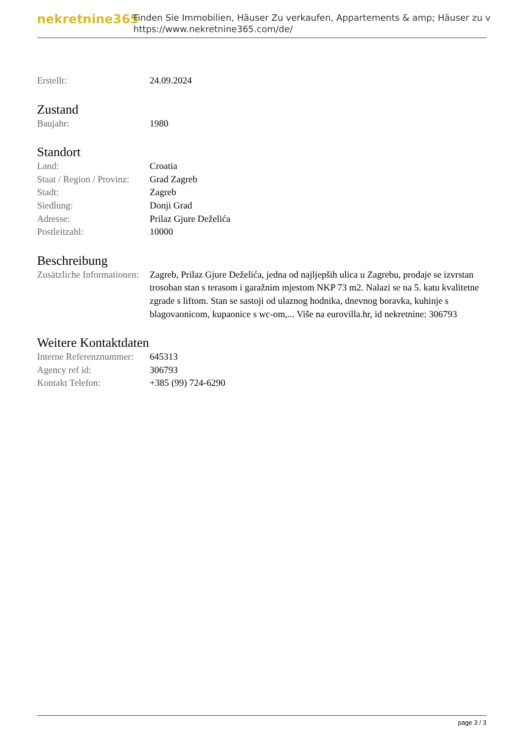nekretnine365
Finden Sie Immobilien, Häuser Zu verkaufen, Appartements & amp; Häuser zu v
https://www.nekretnine365.com/de/
| Erstellt: | 24.09.2024 |
Zustand
| Baujahr: | 1980 |
Standort
| Land: | Croatia |
| Staat / Region / Provinz: | Grad Zagreb |
| Stadt: | Zagreb |
| Siedlung: | Donji Grad |
| Adresse: | Prilaz Gjure Deželića |
| Postleitzahl: | 10000 |
Beschreibung
| Zusätzliche Informationen: | Zagreb, Prilaz Gjure Deželića, jedna od najljepših ulica u Zagrebu, prodaje se izvrstan trosoban stan s terasom i garažnim mjestom NKP 73 m2. Nalazi se na 5. katu kvalitetne zgrade s liftom. Stan se sastoji od ulaznog hodnika, dnevnog boravka, kuhinje s blagovaonicom, kupaonice s wc-om,... Više na eurovilla.hr, id nekretnine: 306793 |
Weitere Kontaktdaten
| Interne Referenznummer: | 645313 |
| Agency ref id: | 306793 |
| Kontakt Telefon: | +385 (99) 724-6290 |
page 3 / 3